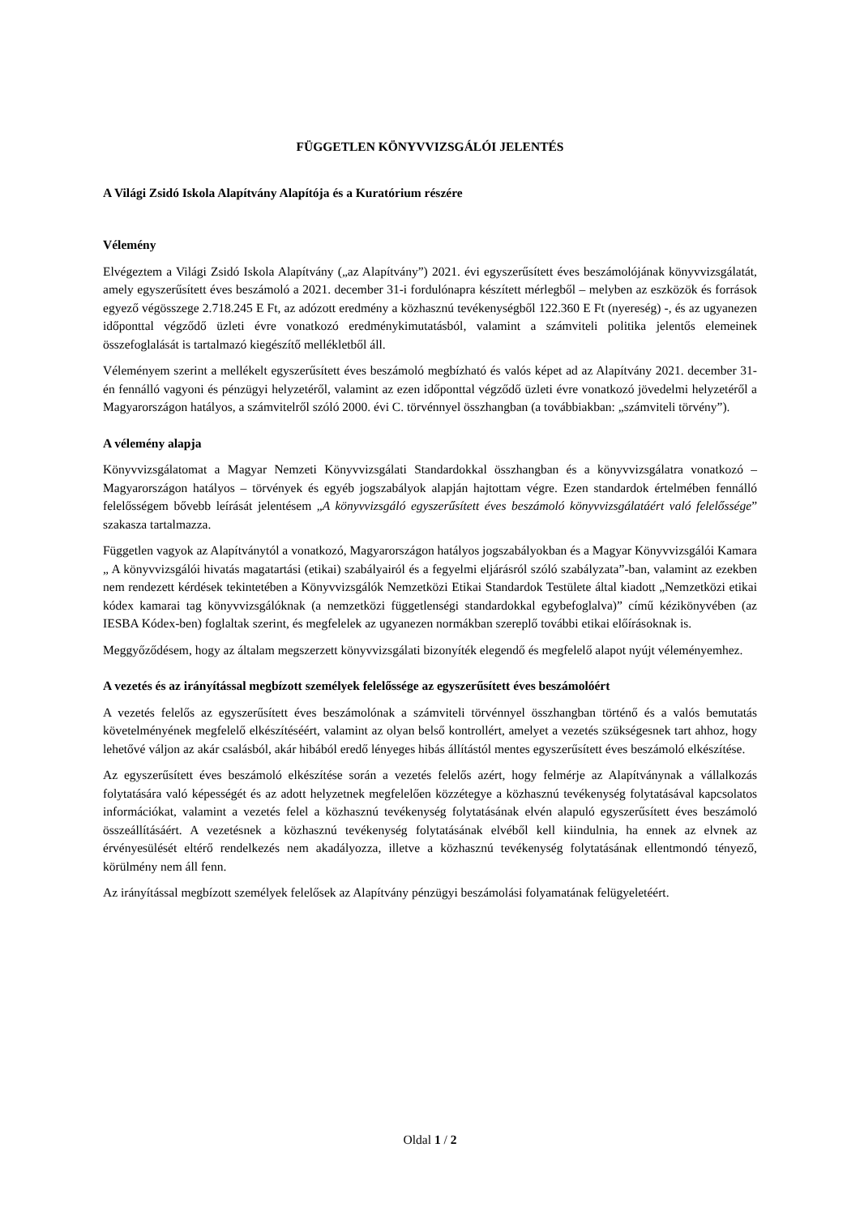FÜGGETLEN KÖNYVVIZSGÁLÓI JELENTÉS
A Világi Zsidó Iskola Alapítvány Alapítója és a Kuratórium részére
Vélemény
Elvégeztem a Világi Zsidó Iskola Alapítvány („az Alapítvány”) 2021. évi egyszerűsített éves beszámolójának könyvvizsgálatát, amely egyszerűsített éves beszámoló a 2021. december 31-i fordulónapra készített mérlegből – melyben az eszközök és források egyező végösszege 2.718.245 E Ft, az adózott eredmény a közhasznú tevékenységből 122.360 E Ft (nyereség) -, és az ugyanezen időponttal végződő üzleti évre vonatkozó eredménykimutatásból, valamint a számviteli politika jelentős elemeinek összefoglalását is tartalmazó kiegészítő mellékletből áll.
Véleményem szerint a mellékelt egyszerűsített éves beszámoló megbízható és valós képet ad az Alapítvány 2021. december 31-én fennálló vagyoni és pénzügyi helyzetéről, valamint az ezen időponttal végződő üzleti évre vonatkozó jövedelmi helyzetéről a Magyarországon hatályos, a számvitelről szóló 2000. évi C. törvénnyel összhangban (a továbbiakban: „számviteli törvény”).
A vélemény alapja
Könyvvizsgálatomat a Magyar Nemzeti Könyvvizsgálati Standardokkal összhangban és a könyvvizsgálatra vonatkozó – Magyarországon hatályos – törvények és egyéb jogszabályok alapján hajtottam végre. Ezen standardok értelmében fennálló felelősségem bővebb leírását jelentésem „A könyvvizsgáló egyszerűsített éves beszámoló könyvvizsgálatáért való felelőssége” szakasza tartalmazza.
Független vagyok az Alapítványtól a vonatkozó, Magyarországon hatályos jogszabályokban és a Magyar Könyvvizsgálói Kamara „ A könyvvizsgálói hivatás magatartási (etikai) szabályairól és a fegyelmi eljárásról szóló szabályzata”-ban, valamint az ezekben nem rendezett kérdések tekintetében a Könyvvizsgálók Nemzetközi Etikai Standardok Testülete által kiadott „Nemzetközi etikai kódex kamarai tag könyvvizsgálóknak (a nemzetközi függetlenségi standardokkal egybefoglalva)” című kézikönyvében (az IESBA Kódex-ben) foglaltak szerint, és megfelelek az ugyanezen normákban szereplő további etikai előírásoknak is.
Meggyőződésem, hogy az általam megszerzett könyvvizsgálati bizonyíték elegendő és megfelelő alapot nyújt véleményemhez.
A vezetés és az irányítással megbízott személyek felelőssége az egyszerűsített éves beszámolóért
A vezetés felelős az egyszerűsített éves beszámolónak a számviteli törvénnyel összhangban történő és a valós bemutatás követelményének megfelelő elkészítéséért, valamint az olyan belső kontrollért, amelyet a vezetés szükségesnek tart ahhoz, hogy lehetővé váljon az akár csalásból, akár hibából eredő lényeges hibás állítástól mentes egyszerűsített éves beszámoló elkészítése.
Az egyszerűsített éves beszámoló elkészítése során a vezetés felelős azért, hogy felmérje az Alapítványnak a vállalkozás folytatására való képességét és az adott helyzetnek megfelelően közzétegye a közhasznú tevékenység folytatásával kapcsolatos információkat, valamint a vezetés felel a közhasznú tevékenység folytatásának elvén alapuló egyszerűsített éves beszámoló összeállításáért. A vezetésnek a közhasznú tevékenység folytatásának elvéből kell kiindulnia, ha ennek az elvnek az érvényesülését eltérő rendelkezés nem akadályozza, illetve a közhasznú tevékenység folytatásának ellentmondó tényező, körülmény nem áll fenn.
Az irányítással megbízott személyek felelősek az Alapítvány pénzügyi beszámolási folyamatának felügyeletéért.
Oldal 1 / 2